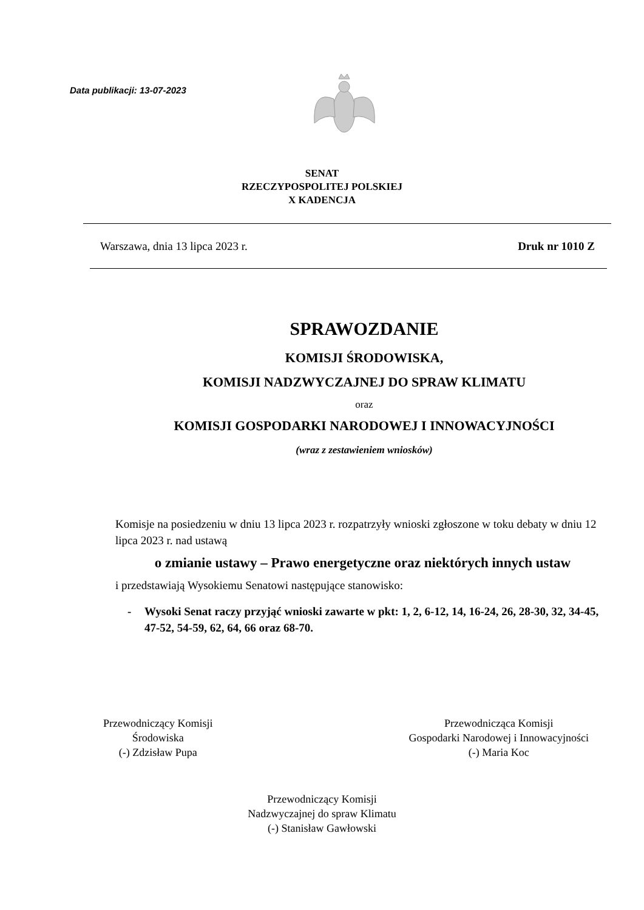Data publikacji: 13-07-2023
SENAT
RZECZYPOSPOLITEJ POLSKIEJ
X KADENCJA
Warszawa, dnia 13 lipca 2023 r. Druk nr 1010 Z
SPRAWOZDANIE
KOMISJI ŚRODOWISKA,
KOMISJI NADZWYCZAJNEJ DO SPRAW KLIMATU
oraz
KOMISJI GOSPODARKI NARODOWEJ I INNOWACYJNOŚCI
(wraz z zestawieniem wniosków)
Komisje na posiedzeniu w dniu 13 lipca 2023 r. rozpatrzyły wnioski zgłoszone w toku debaty w dniu 12 lipca 2023 r. nad ustawą
o zmianie ustawy – Prawo energetyczne oraz niektórych innych ustaw
i przedstawiają Wysokiemu Senatowi następujące stanowisko:
- Wysoki Senat raczy przyjąć wnioski zawarte w pkt: 1, 2, 6-12, 14, 16-24, 26, 28-30, 32, 34-45, 47-52, 54-59, 62, 64, 66 oraz 68-70.
Przewodniczący Komisji
Środowiska
(-) Zdzisław Pupa
Przewodnicząca Komisji
Gospodarki Narodowej i Innowacyjności
(-) Maria Koc
Przewodniczący Komisji
Nadzwyczajnej do spraw Klimatu
(-) Stanisław Gawłowski